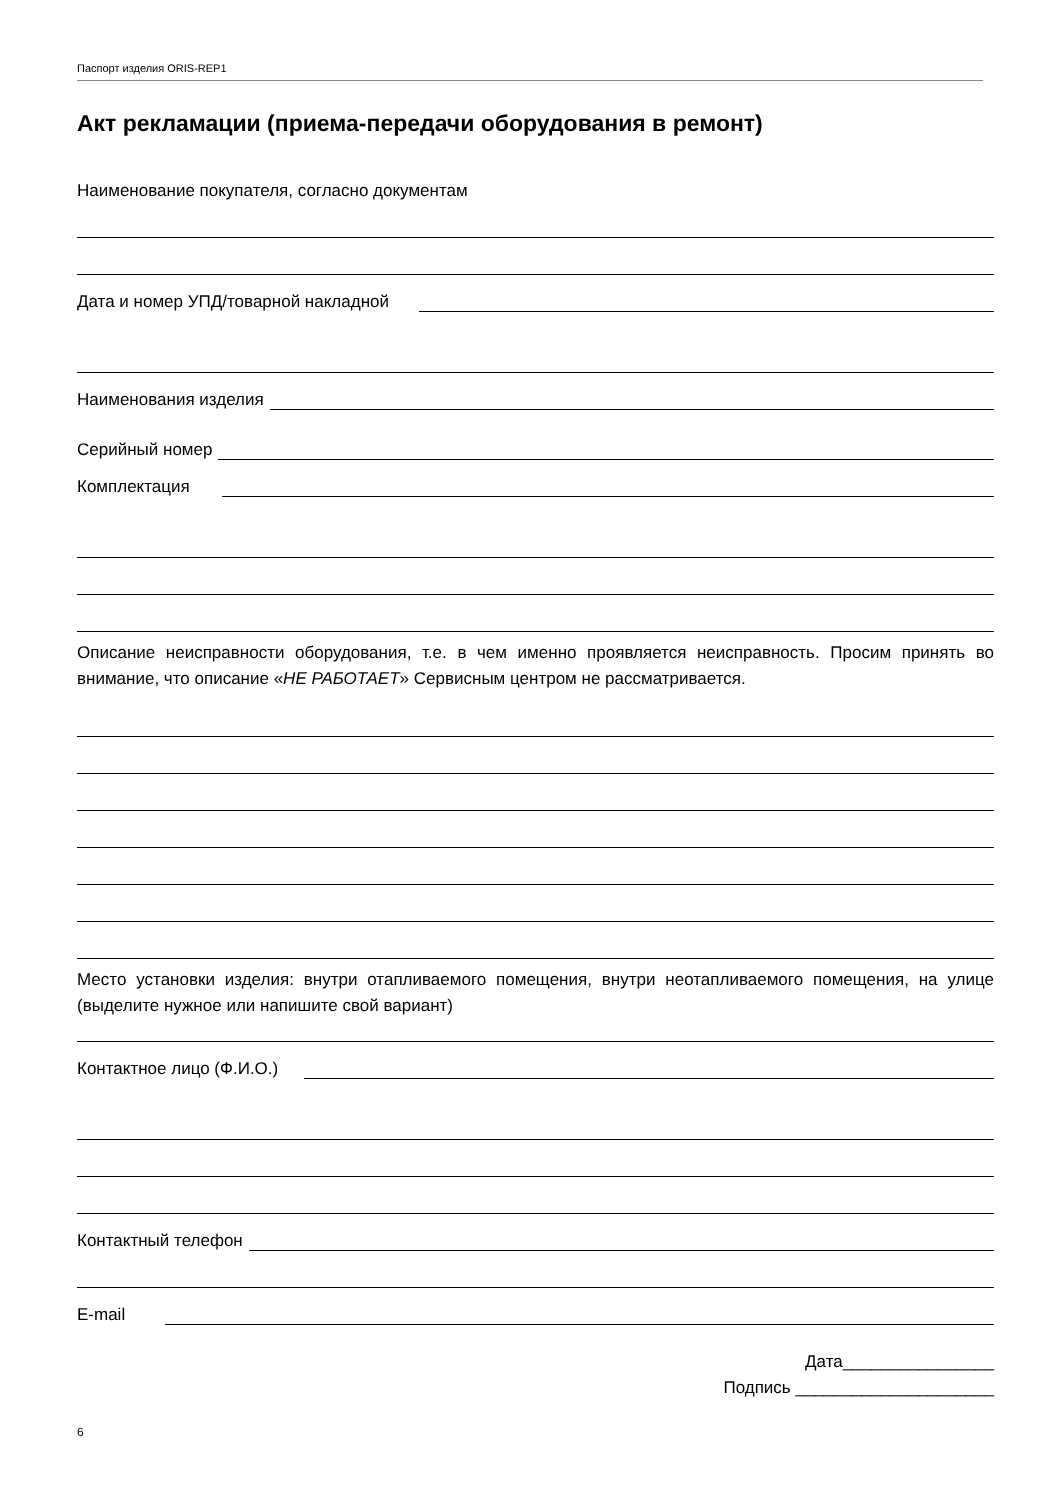Паспорт изделия ORIS-REP1
Акт рекламации (приема-передачи оборудования в ремонт)
Наименование покупателя, согласно документам
Дата и номер УПД/товарной накладной
Наименования изделия
Серийный номер
Комплектация
Описание неисправности оборудования, т.е. в чем именно проявляется неисправность. Просим принять во внимание, что описание «НЕ РАБОТАЕТ» Сервисным центром не рассматривается.
Место установки изделия: внутри отапливаемого помещения, внутри неотапливаемого помещения, на улице (выделите нужное или напишите свой вариант)
Контактное лицо (Ф.И.О.)
Контактный телефон
E-mail
Дата________________
Подпись _____________________
6